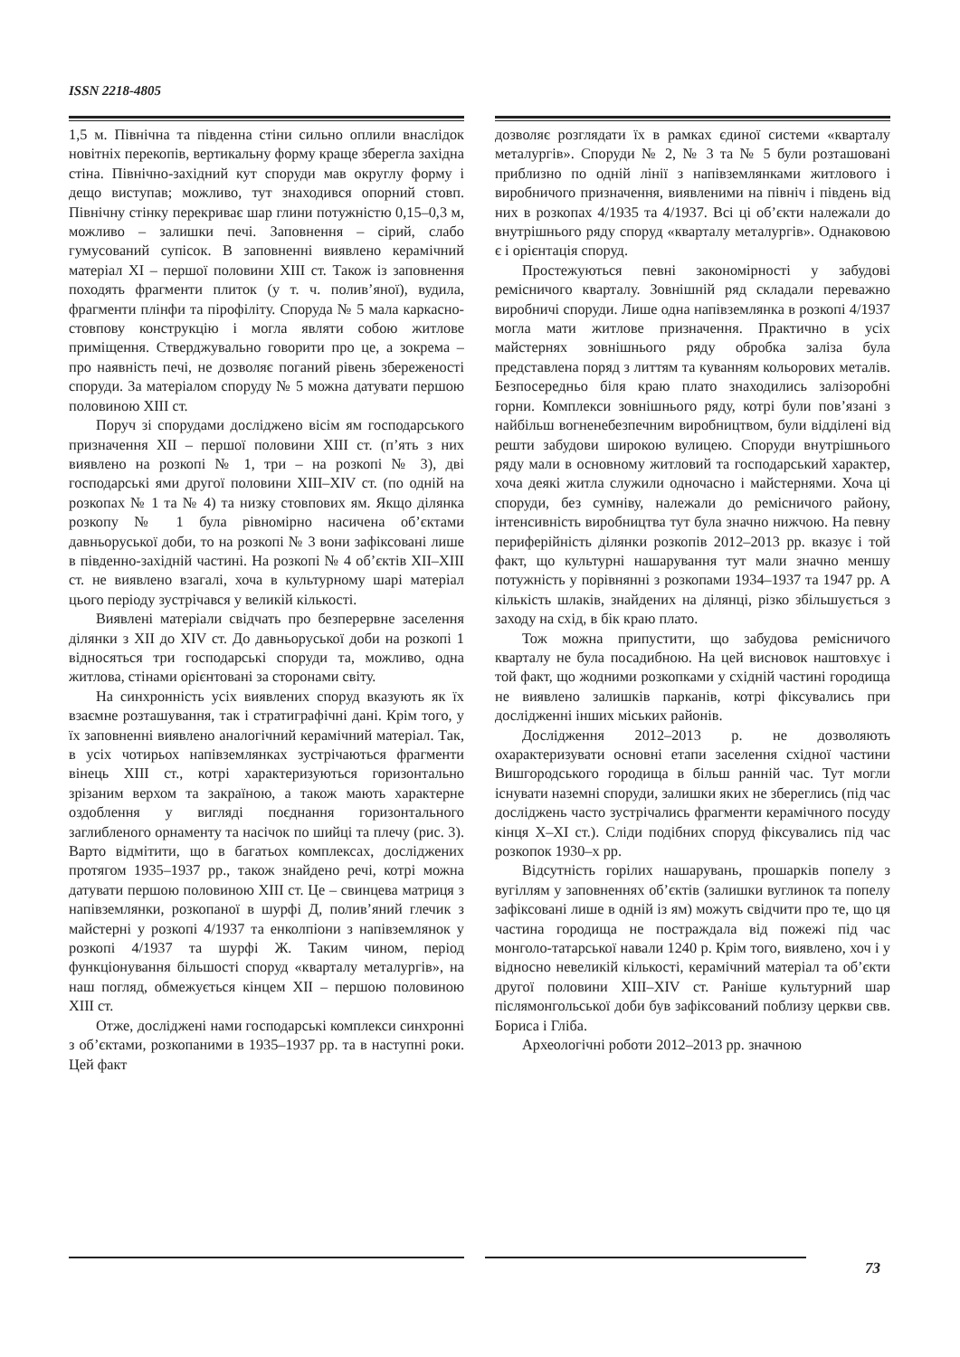ISSN 2218-4805
1,5 м. Північна та південна стіни сильно оплили внаслідок новітніх перекопів, вертикальну форму краще зберегла західна стіна. Північно-західний кут споруди мав округлу форму і дещо виступав; можливо, тут знаходився опорний стовп. Північну стінку перекриває шар глини потужністю 0,15–0,3 м, можливо – залишки печі. Заповнення – сірий, слабо гумусований супісок. В заповненні виявлено керамічний матеріал XI – першої половини XIII ст. Також із заповнення походять фрагменти плиток (у т. ч. полив’яної), вудила, фрагменти плінфи та пірофіліту. Споруда № 5 мала каркасно-стовпову конструкцію і могла являти собою житлове приміщення. Стверджувально говорити про це, а зокрема – про наявність печі, не дозволяє поганий рівень збереженості споруди. За матеріалом споруду № 5 можна датувати першою половиною XIII ст.
Поруч зі спорудами досліджено вісім ям господарського призначення XII – першої половини XIII ст. (п’ять з них виявлено на розкопі № 1, три – на розкопі № 3), дві господарські ями другої половини XIII–XIV ст. (по одній на розкопах № 1 та № 4) та низку стовпових ям. Якщо ділянка розкопу № 1 була рівномірно насичена об’єктами давньоруської доби, то на розкопі № 3 вони зафіксовані лише в південно-західній частині. На розкопі № 4 об’єктів XII–XIII ст. не виявлено взагалі, хоча в культурному шарі матеріал цього періоду зустрічався у великій кількості.
Виявлені матеріали свідчать про безперервне заселення ділянки з XII до XIV ст. До давньоруської доби на розкопі 1 відносяться три господарські споруди та, можливо, одна житлова, стінами орієнтовані за сторонами світу.
На синхронність усіх виявлених споруд вказують як їх взаємне розташування, так і стратиграфічні дані. Крім того, у їх заповненні виявлено аналогічний керамічний матеріал. Так, в усіх чотирьох напівземлянках зустрічаються фрагменти вінець XIII ст., котрі характеризуються горизонтально зрізаним верхом та закраїною, а також мають характерне оздоблення у вигляді поєднання горизонтального заглибленого орнаменту та насічок по шийці та плечу (рис. 3). Варто відмітити, що в багатьох комплексах, досліджених протягом 1935–1937 рр., також знайдено речі, котрі можна датувати першою половиною XIII ст. Це – свинцева матриця з напівземлянки, розкопаної в шурфі Д, полив’яний глечик з майстерні у розкопі 4/1937 та енколпіони з напівземлянок у розкопі 4/1937 та шурфі Ж. Таким чином, період функціонування більшості споруд «кварталу металургів», на наш погляд, обмежується кінцем XII – першою половиною XIII ст.
Отже, досліджені нами господарські комплекси синхронні з об’єктами, розкопаними в 1935–1937 рр. та в наступні роки. Цей факт
дозволяє розглядати їх в рамках єдиної системи «кварталу металургів». Споруди № 2, № 3 та № 5 були розташовані приблизно по одній лінії з напівземлянками житлового і виробничого призначення, виявленими на північ і південь від них в розкопах 4/1935 та 4/1937. Всі ці об’єкти належали до внутрішнього ряду споруд «кварталу металургів». Однаковою є і орієнтація споруд.
Простежуються певні закономірності у забудові ремісничого кварталу. Зовнішній ряд складали переважно виробничі споруди. Лише одна напівземлянка в розкопі 4/1937 могла мати житлове призначення. Практично в усіх майстернях зовнішнього ряду обробка заліза була представлена поряд з литтям та куванням кольорових металів. Безпосередньо біля краю плато знаходились залізоробні горни. Комплекси зовнішнього ряду, котрі були пов’язані з найбільш вогненебезпечним виробництвом, були відділені від решти забудови широкою вулицею. Споруди внутрішнього ряду мали в основному житловий та господарський характер, хоча деякі житла служили одночасно і майстернями. Хоча ці споруди, без сумніву, належали до ремісничого району, інтенсивність виробництва тут була значно нижчою. На певну периферійність ділянки розкопів 2012–2013 рр. вказує і той факт, що культурні нашарування тут мали значно меншу потужність у порівнянні з розкопами 1934–1937 та 1947 рр. А кількість шлаків, знайдених на ділянці, різко збільшується з заходу на схід, в бік краю плато.
Тож можна припустити, що забудова ремісничого кварталу не була посадибною. На цей висновок наштовхує і той факт, що жодними розкопками у східній частині городища не виявлено залишків парканів, котрі фіксувались при дослідженні інших міських районів.
Дослідження 2012–2013 р. не дозволяють охарактеризувати основні етапи заселення східної частини Вишгородського городища в більш ранній час. Тут могли існувати наземні споруди, залишки яких не збереглись (під час досліджень часто зустрічались фрагменти керамічного посуду кінця X–XI ст.). Сліди подібних споруд фіксувались під час розкопок 1930–х рр.
Відсутність горілих нашарувань, прошарків попелу з вугіллям у заповненнях об’єктів (залишки вуглинок та попелу зафіксовані лише в одній із ям) можуть свідчити про те, що ця частина городища не постраждала від пожежі під час монголо-татарської навали 1240 р. Крім того, виявлено, хоч і у відносно невеликій кількості, керамічний матеріал та об’єкти другої половини XIII–XIV ст. Раніше культурний шар післямонгольської доби був зафіксований поблизу церкви свв. Бориса і Гліба.
Археологічні роботи 2012–2013 рр. значною
73